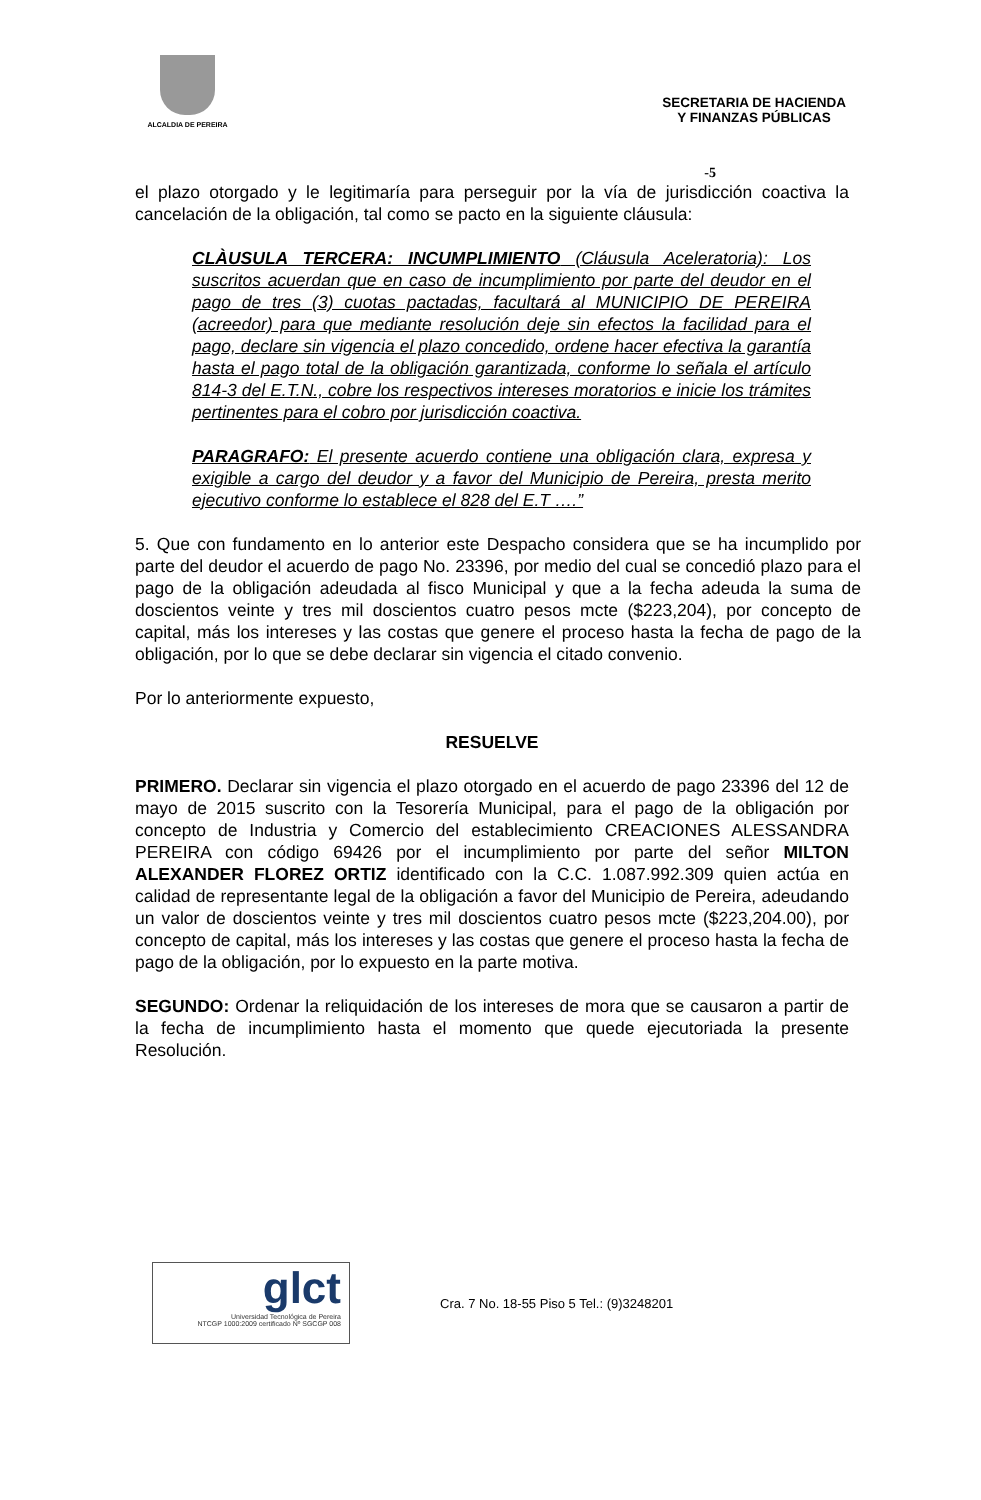ALCALDIA DE PEREIRA
SECRETARIA DE HACIENDA
Y FINANZAS PÚBLICAS
-5
el plazo otorgado y le legitimaría para perseguir por la vía de jurisdicción coactiva la cancelación de la obligación, tal como se pacto en la siguiente cláusula:
CLÀUSULA TERCERA: INCUMPLIMIENTO (Cláusula Aceleratoria): Los suscritos acuerdan que en caso de incumplimiento por parte del deudor en el pago de tres (3) cuotas pactadas, facultará al MUNICIPIO DE PEREIRA (acreedor) para que mediante resolución deje sin efectos la facilidad para el pago, declare sin vigencia el plazo concedido, ordene hacer efectiva la garantía hasta el pago total de la obligación garantizada, conforme lo señala el artículo 814-3 del E.T.N., cobre los respectivos intereses moratorios e inicie los trámites pertinentes para el cobro por jurisdicción coactiva.
PARAGRAFO: El presente acuerdo contiene una obligación clara, expresa y exigible a cargo del deudor y a favor del Municipio de Pereira, presta merito ejecutivo conforme lo establece el 828 del E.T ….”
5. Que con fundamento en lo anterior este Despacho considera que se ha incumplido por parte del deudor el acuerdo de pago No. 23396, por medio del cual se concedió plazo para el pago de la obligación adeudada al fisco Municipal y que a la fecha adeuda la suma de doscientos veinte y tres mil doscientos cuatro pesos mcte ($223,204), por concepto de capital, más los intereses y las costas que genere el proceso hasta la fecha de pago de la obligación, por lo que se debe declarar sin vigencia el citado convenio.
Por lo anteriormente expuesto,
RESUELVE
PRIMERO. Declarar sin vigencia el plazo otorgado en el acuerdo de pago 23396 del 12 de mayo de 2015 suscrito con la Tesorería Municipal, para el pago de la obligación por concepto de Industria y Comercio del establecimiento CREACIONES ALESSANDRA PEREIRA con código 69426 por el incumplimiento por parte del señor MILTON ALEXANDER FLOREZ ORTIZ identificado con la C.C. 1.087.992.309 quien actúa en calidad de representante legal de la obligación a favor del Municipio de Pereira, adeudando un valor de doscientos veinte y tres mil doscientos cuatro pesos mcte ($223,204.00), por concepto de capital, más los intereses y las costas que genere el proceso hasta la fecha de pago de la obligación, por lo expuesto en la parte motiva.
SEGUNDO: Ordenar la reliquidación de los intereses de mora que se causaron a partir de la fecha de incumplimiento hasta el momento que quede ejecutoriada la presente Resolución.
glct
Universidad Tecnológica de Pereira
NTCGP 1000:2009 certificado Nº SGCGP 008
Cra. 7 No. 18-55 Piso 5 Tel.: (9)3248201